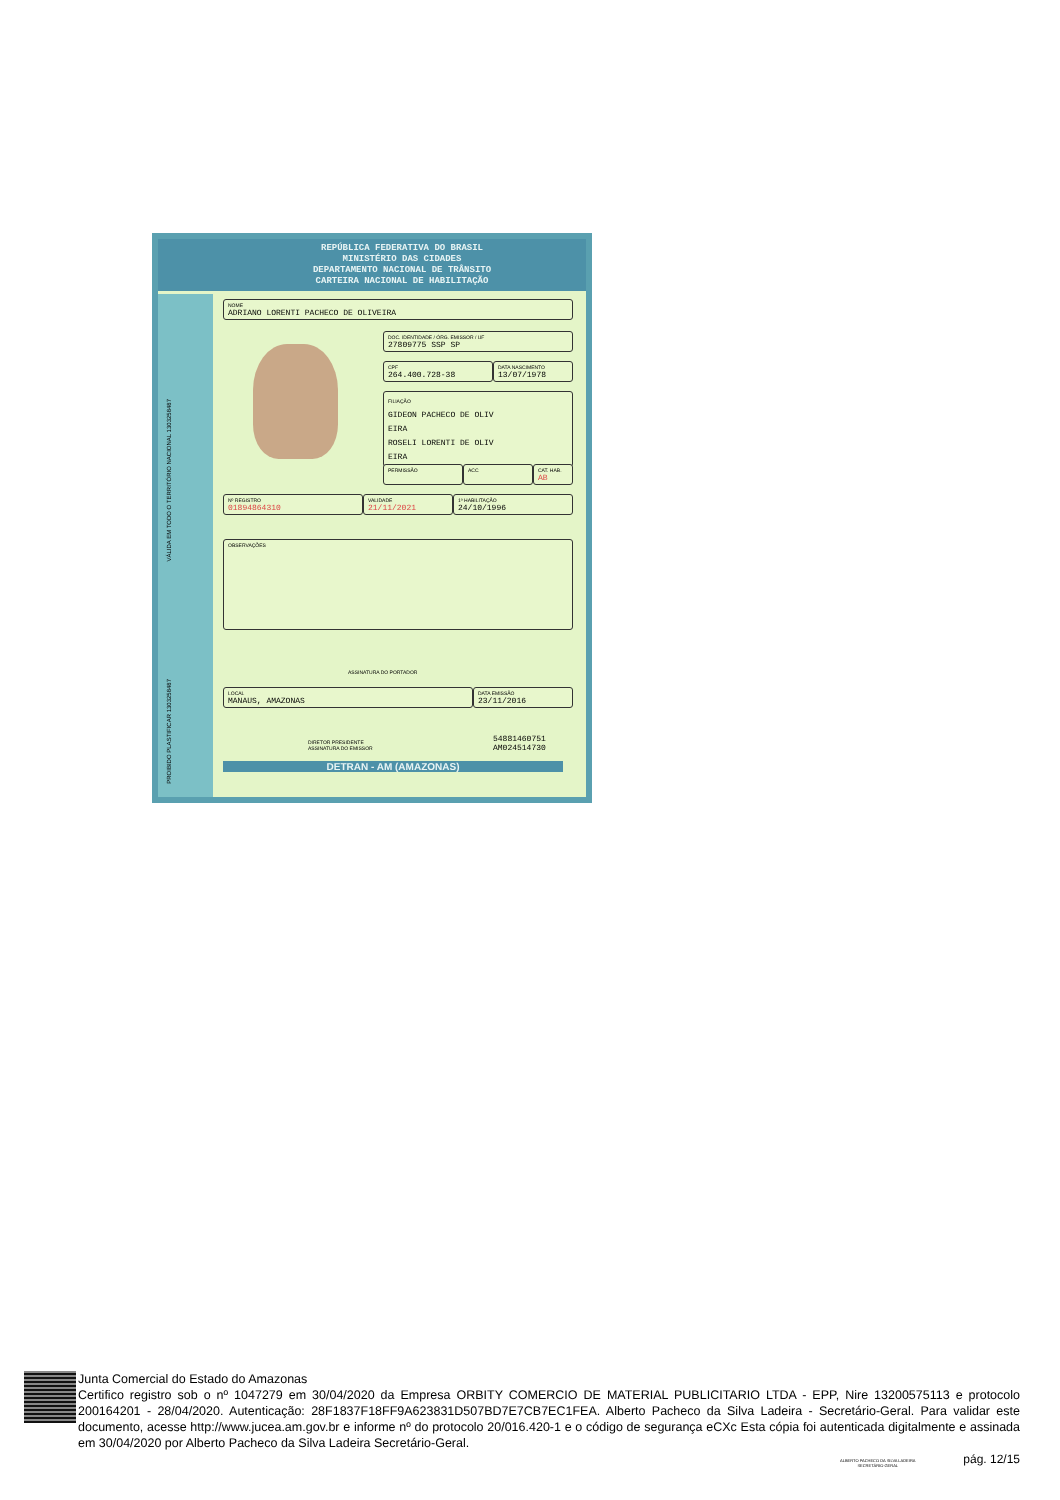REPÚBLICA FEDERATIVA DO BRASIL
MINISTÉRIO DAS CIDADES
DEPARTAMENTO NACIONAL DE TRÂNSITO
CARTEIRA NACIONAL DE HABILITAÇÃO
NOME
ADRIANO LORENTI PACHECO DE OLIVEIRA
DOC. IDENTIDADE / ÓRG. EMISSOR / UF
27809775 SSP SP
CPF
264.400.728-38
DATA NASCIMENTO
13/07/1978
FILIAÇÃO
GIDEON PACHECO DE OLIV
EIRA
ROSELI LORENTI DE OLIV
EIRA
PERMISSÃO ACC
CAT. HAB.
AB
Nº REGISTRO
01894864310
VALIDADE
21/11/2021
1ª HABILITAÇÃO
24/10/1996
VÁLIDA EM TODO O TERRITÓRIO NACIONAL 1303258487
OBSERVAÇÕES
ASSINATURA DO PORTADOR
LOCAL
MANAUS, AMAZONAS
DATA EMISSÃO
23/11/2016
DIRETOR PRESIDENTE
ASSINATURA DO EMISSOR
54881460751
AM024514730
PROIBIDO PLASTIFICAR 1303258487
DETRAN - AM (AMAZONAS)
Junta Comercial do Estado do Amazonas
Certifico registro sob o nº 1047279 em 30/04/2020 da Empresa ORBITY COMERCIO DE MATERIAL PUBLICITARIO LTDA - EPP, Nire 13200575113 e protocolo 200164201 - 28/04/2020. Autenticação: 28F1837F18FF9A623831D507BD7E7CB7EC1FEA. Alberto Pacheco da Silva Ladeira - Secretário-Geral. Para validar este documento, acesse http://www.jucea.am.gov.br e informe nº do protocolo 20/016.420-1 e o código de segurança eCXc Esta cópia foi autenticada digitalmente e assinada em 30/04/2020 por Alberto Pacheco da Silva Ladeira Secretário-Geral.
ALBERTO PACHECO DA SILVA LADEIRA
SECRETÁRIO GERAL
pág. 12/15